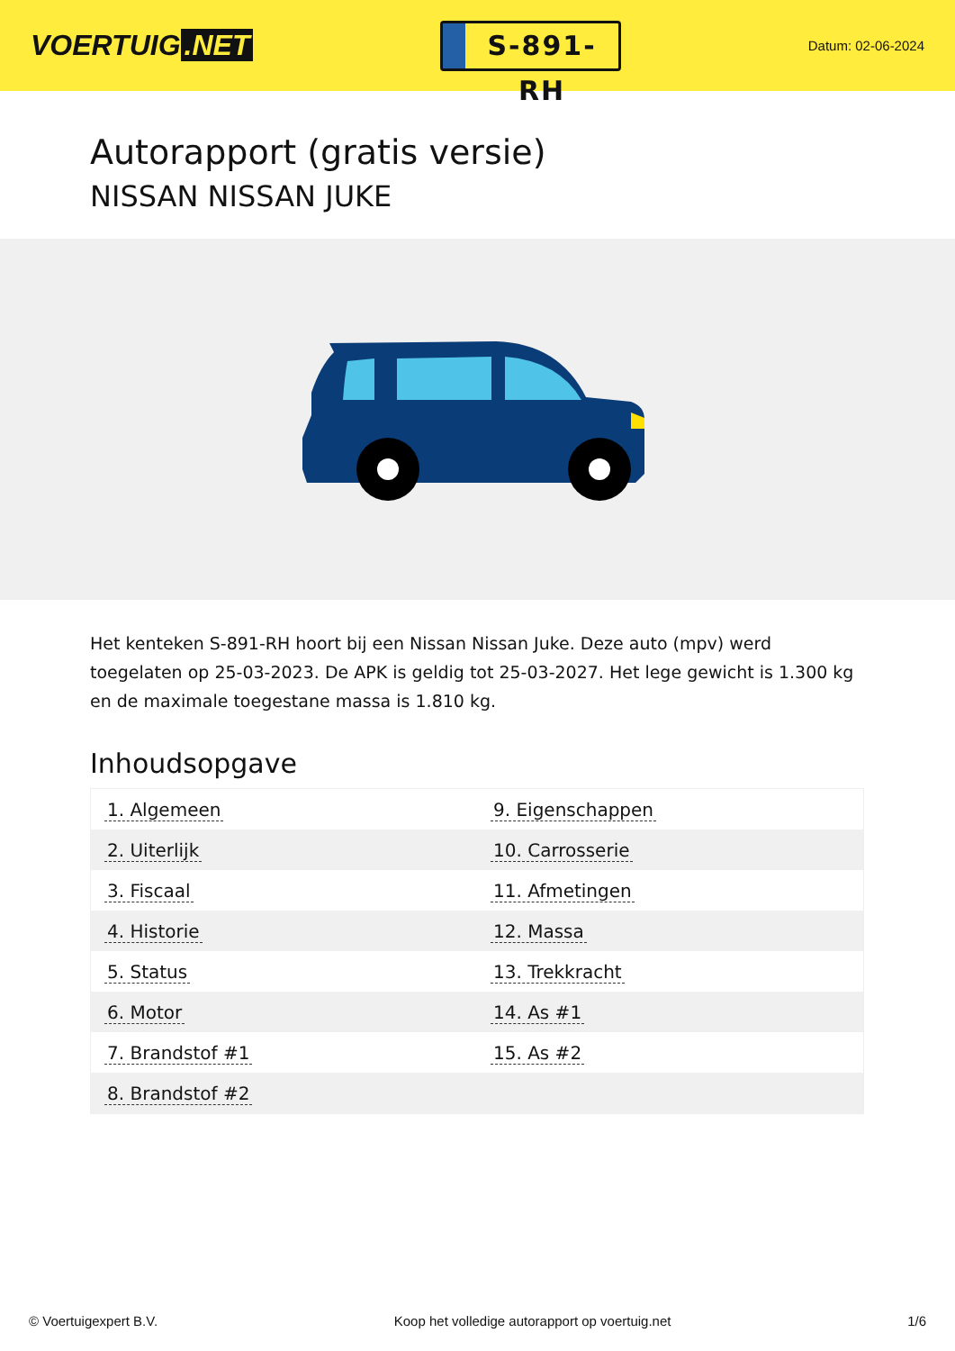VOERTUIG.NET
S-891-RH
Datum: 02-06-2024
Autorapport (gratis versie)
NISSAN NISSAN JUKE
Het kenteken S-891-RH hoort bij een Nissan Nissan Juke. Deze auto (mpv) werd toegelaten op 25-03-2023. De APK is geldig tot 25-03-2027. Het lege gewicht is 1.300 kg en de maximale toegestane massa is 1.810 kg.
Inhoudsopgave
| 1. Algemeen | 9. Eigenschappen |
| 2. Uiterlijk | 10. Carrosserie |
| 3. Fiscaal | 11. Afmetingen |
| 4. Historie | 12. Massa |
| 5. Status | 13. Trekkracht |
| 6. Motor | 14. As #1 |
| 7. Brandstof #1 | 15. As #2 |
| 8. Brandstof #2 | |
© Voertuigexpert B.V. Koop het volledige autorapport op voertuig.net 1/6